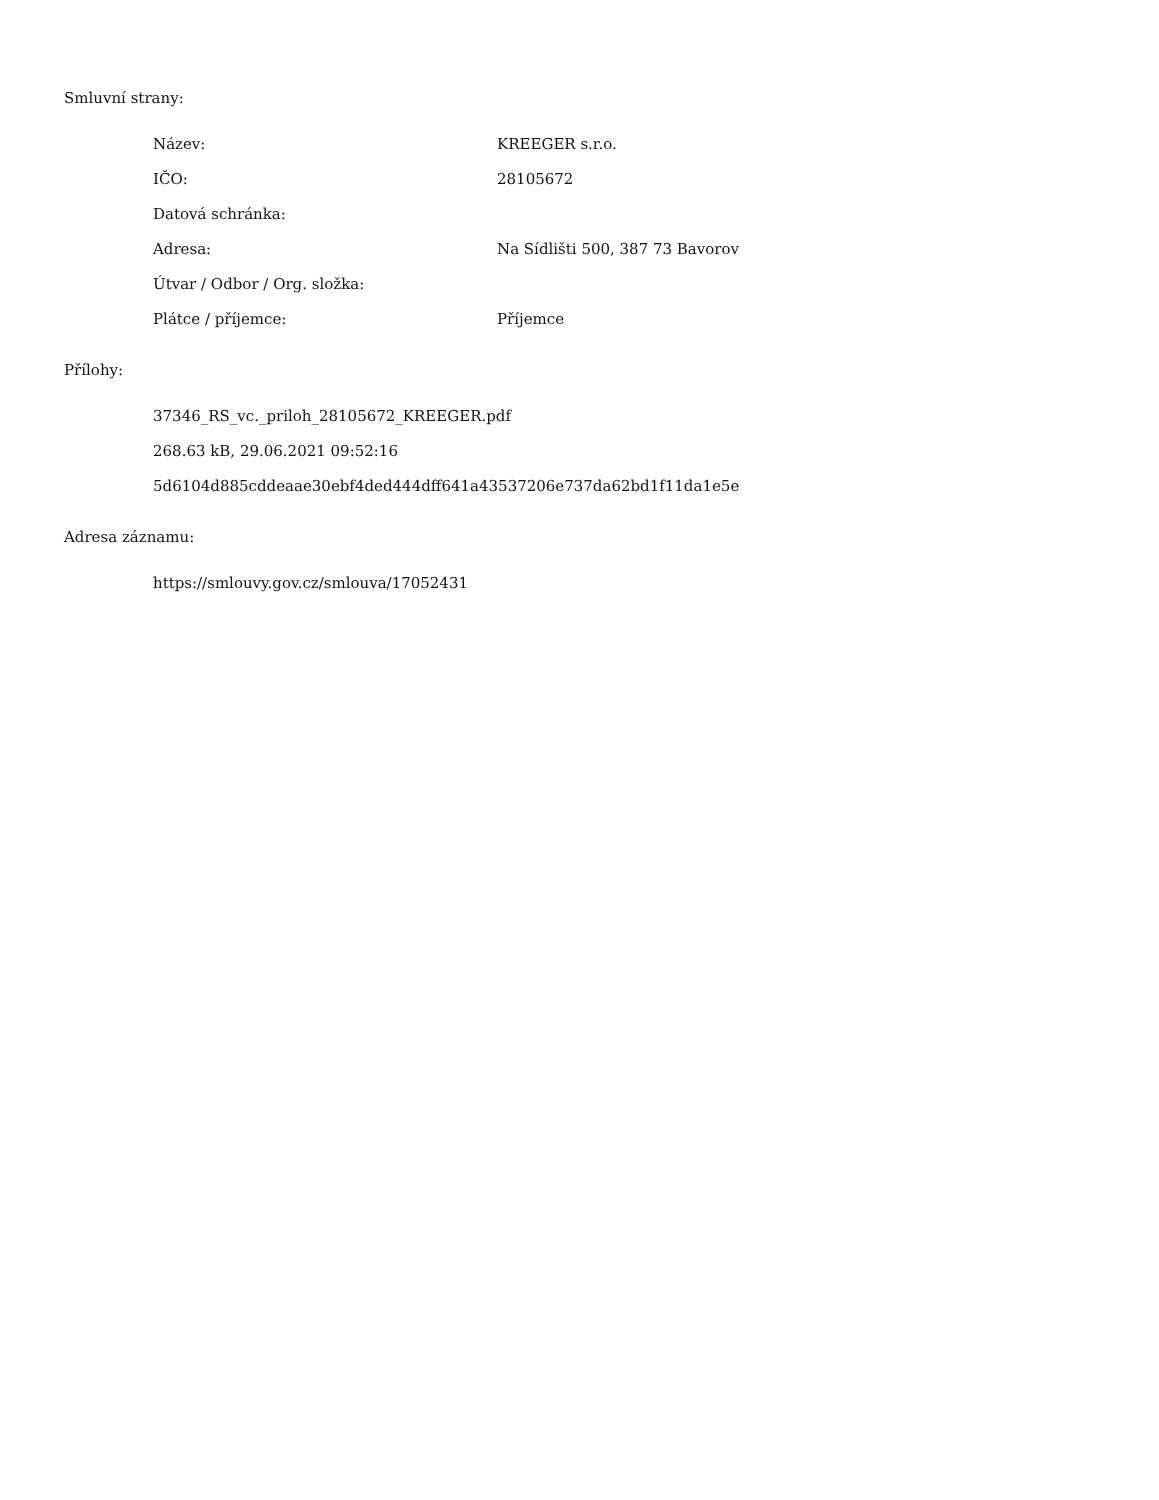Smluvní strany:
Název: KREEGER s.r.o.
IČO: 28105672
Datová schránka:
Adresa: Na Sídlišti 500, 387 73 Bavorov
Útvar / Odbor / Org. složka:
Plátce / příjemce: Příjemce
Přílohy:
37346_RS_vc._priloh_28105672_KREEGER.pdf
268.63 kB, 29.06.2021 09:52:16
5d6104d885cddeaae30ebf4ded444dff641a43537206e737da62bd1f11da1e5e
Adresa záznamu:
https://smlouvy.gov.cz/smlouva/17052431